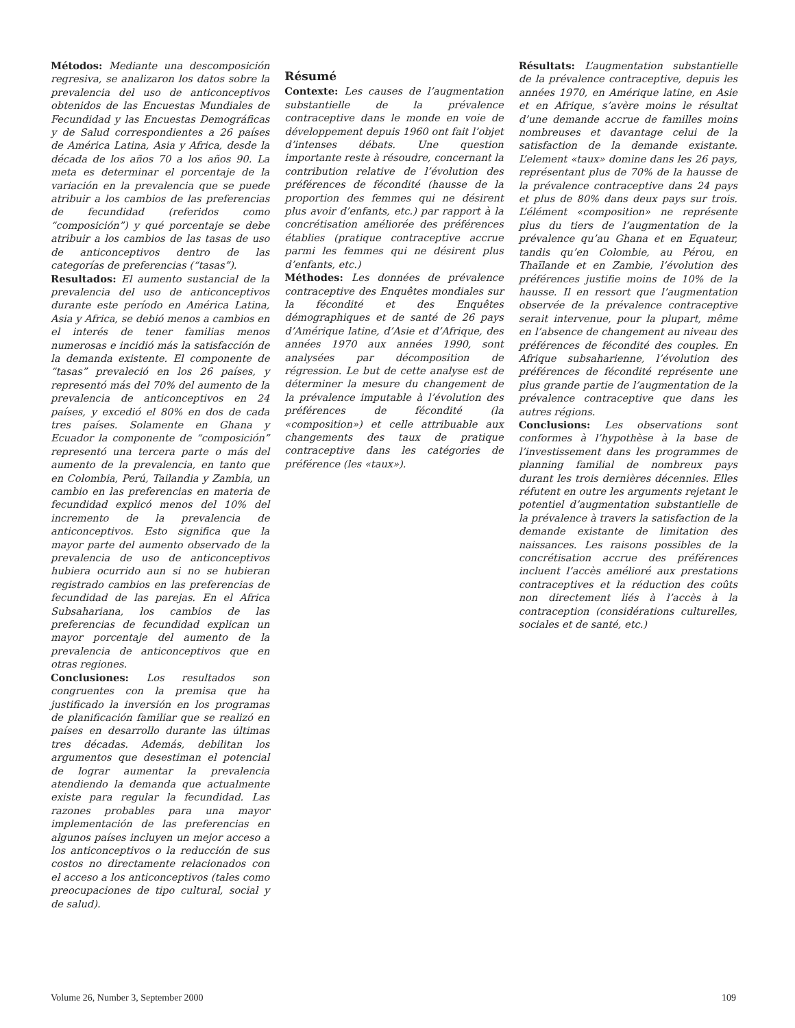Métodos: Mediante una descomposición regresiva, se analizaron los datos sobre la prevalencia del uso de anticonceptivos obtenidos de las Encuestas Mundiales de Fecundidad y las Encuestas Demográficas y de Salud correspondientes a 26 países de América Latina, Asia y Africa, desde la década de los años 70 a los años 90. La meta es determinar el porcentaje de la variación en la prevalencia que se puede atribuir a los cambios de las preferencias de fecundidad (referidos como “composición”) y qué porcentaje se debe atribuir a los cambios de las tasas de uso de anticonceptivos dentro de las categorías de preferencias (“tasas”).
Resultados: El aumento sustancial de la prevalencia del uso de anticonceptivos durante este período en América Latina, Asia y Africa, se debió menos a cambios en el interés de tener familias menos numerosas e incidió más la satisfacción de la demanda existente. El componente de “tasas” prevaleció en los 26 países, y representó más del 70% del aumento de la prevalencia de anticonceptivos en 24 países, y excedió el 80% en dos de cada tres países. Solamente en Ghana y Ecuador la componente de “composición” representó una tercera parte o más del aumento de la prevalencia, en tanto que en Colombia, Perú, Tailandia y Zambia, un cambio en las preferencias en materia de fecundidad explicó menos del 10% del incremento de la prevalencia de anticonceptivos. Esto significa que la mayor parte del aumento observado de la prevalencia de uso de anticonceptivos hubiera ocurrido aun si no se hubieran registrado cambios en las preferencias de fecundidad de las parejas. En el Africa Subsahariana, los cambios de las preferencias de fecundidad explican un mayor porcentaje del aumento de la prevalencia de anticonceptivos que en otras regiones.
Conclusiones: Los resultados son congruentes con la premisa que ha justificado la inversión en los programas de planificación familiar que se realizó en países en desarrollo durante las últimas tres décadas. Además, debilitan los argumentos que desestiman el potencial de lograr aumentar la prevalencia atendiendo la demanda que actualmente existe para regular la fecundidad. Las razones probables para una mayor implementación de las preferencias en algunos países incluyen un mejor acceso a los anticonceptivos o la reducción de sus costos no directamente relacionados con el acceso a los anticonceptivos (tales como preocupaciones de tipo cultural, social y de salud).
Résumé
Contexte: Les causes de l’augmentation substantielle de la prévalence contraceptive dans le monde en voie de développement depuis 1960 ont fait l’objet d’intenses débats. Une question importante reste à résoudre, concernant la contribution relative de l’évolution des préférences de fécondité (hausse de la proportion des femmes qui ne désirent plus avoir d’enfants, etc.) par rapport à la concrétisation améliorée des préférences établies (pratique contraceptive accrue parmi les femmes qui ne désirent plus d’enfants, etc.)
Méthodes: Les données de prévalence contraceptive des Enquêtes mondiales sur la fécondité et des Enquêtes démographiques et de santé de 26 pays d’Amérique latine, d’Asie et d’Afrique, des années 1970 aux années 1990, sont analysées par décomposition de régression. Le but de cette analyse est de déterminer la mesure du changement de la prévalence imputable à l’évolution des préférences de fécondité (la «composition») et celle attribuable aux changements des taux de pratique contraceptive dans les catégories de préférence (les «taux»).
Résultats: L’augmentation substantielle de la prévalence contraceptive, depuis les années 1970, en Amérique latine, en Asie et en Afrique, s’avère moins le résultat d’une demande accrue de familles moins nombreuses et davantage celui de la satisfaction de la demande existante. L’element «taux» domine dans les 26 pays, représentant plus de 70% de la hausse de la prévalence contraceptive dans 24 pays et plus de 80% dans deux pays sur trois. L’élément «composition» ne représente plus du tiers de l’augmentation de la prévalence qu’au Ghana et en Equateur, tandis qu’en Colombie, au Pérou, en Thaïlande et en Zambie, l’évolution des préférences justifie moins de 10% de la hausse. Il en ressort que l’augmentation observée de la prévalence contraceptive serait intervenue, pour la plupart, même en l’absence de changement au niveau des préférences de fécondité des couples. En Afrique subsaharienne, l’évolution des préférences de fécondité représente une plus grande partie de l’augmentation de la prévalence contraceptive que dans les autres régions.
Conclusions: Les observations sont conformes à l’hypothèse à la base de l’investissement dans les programmes de planning familial de nombreux pays durant les trois dernières décennies. Elles réfutent en outre les arguments rejetant le potentiel d’augmentation substantielle de la prévalence à travers la satisfaction de la demande existante de limitation des naissances. Les raisons possibles de la concrétisation accrue des préférences incluent l’accès amélioré aux prestations contraceptives et la réduction des coûts non directement liés à l’accès à la contraception (considérations culturelles, sociales et de santé, etc.)
Volume 26, Number 3, September 2000 109